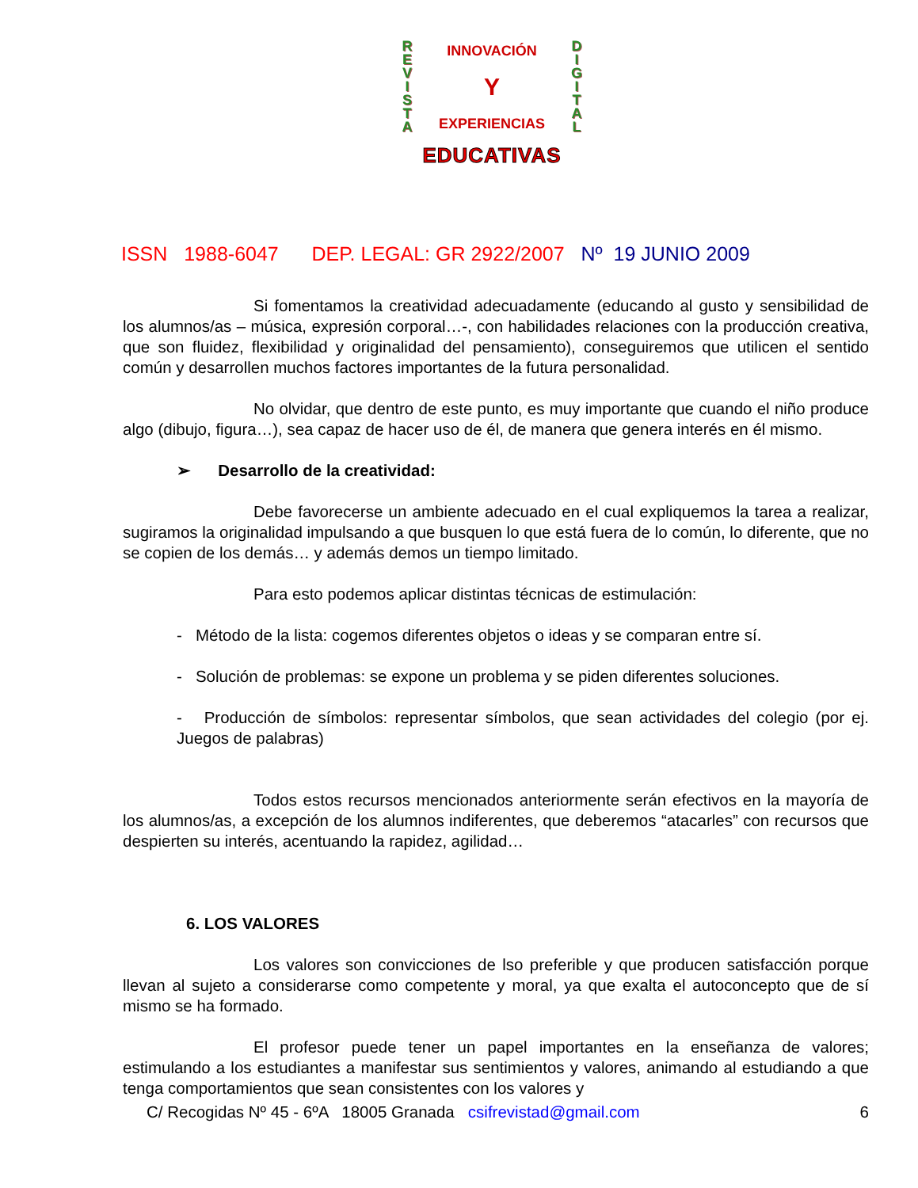R
E
V
I
S
T
A
INNOVACIÓN
Y
EXPERIENCIAS
D
I
G
I
T
A
L
EDUCATIVAS
ISSN 1988-6047 DEP. LEGAL: GR 2922/2007 Nº 19 JUNIO 2009
Si fomentamos la creatividad adecuadamente (educando al gusto y sensibilidad de los alumnos/as – música, expresión corporal…-, con habilidades relaciones con la producción creativa, que son fluidez, flexibilidad y originalidad del pensamiento), conseguiremos que utilicen el sentido común y desarrollen muchos factores importantes de la futura personalidad.
No olvidar, que dentro de este punto, es muy importante que cuando el niño produce algo (dibujo, figura…), sea capaz de hacer uso de él, de manera que genera interés en él mismo.
➢ Desarrollo de la creatividad:
Debe favorecerse un ambiente adecuado en el cual expliquemos la tarea a realizar, sugiramos la originalidad impulsando a que busquen lo que está fuera de lo común, lo diferente, que no se copien de los demás… y además demos un tiempo limitado.
Para esto podemos aplicar distintas técnicas de estimulación:
- Método de la lista: cogemos diferentes objetos o ideas y se comparan entre sí.
- Solución de problemas: se expone un problema y se piden diferentes soluciones.
- Producción de símbolos: representar símbolos, que sean actividades del colegio (por ej. Juegos de palabras)
Todos estos recursos mencionados anteriormente serán efectivos en la mayoría de los alumnos/as, a excepción de los alumnos indiferentes, que deberemos “atacarles” con recursos que despierten su interés, acentuando la rapidez, agilidad…
6. LOS VALORES
Los valores son convicciones de lso preferible y que producen satisfacción porque llevan al sujeto a considerarse como competente y moral, ya que exalta el autoconcepto que de sí mismo se ha formado.
El profesor puede tener un papel importantes en la enseñanza de valores; estimulando a los estudiantes a manifestar sus sentimientos y valores, animando al estudiando a que tenga comportamientos que sean consistentes con los valores y
C/ Recogidas Nº 45 - 6ºA 18005 Granada csifrevistad@gmail.com 6